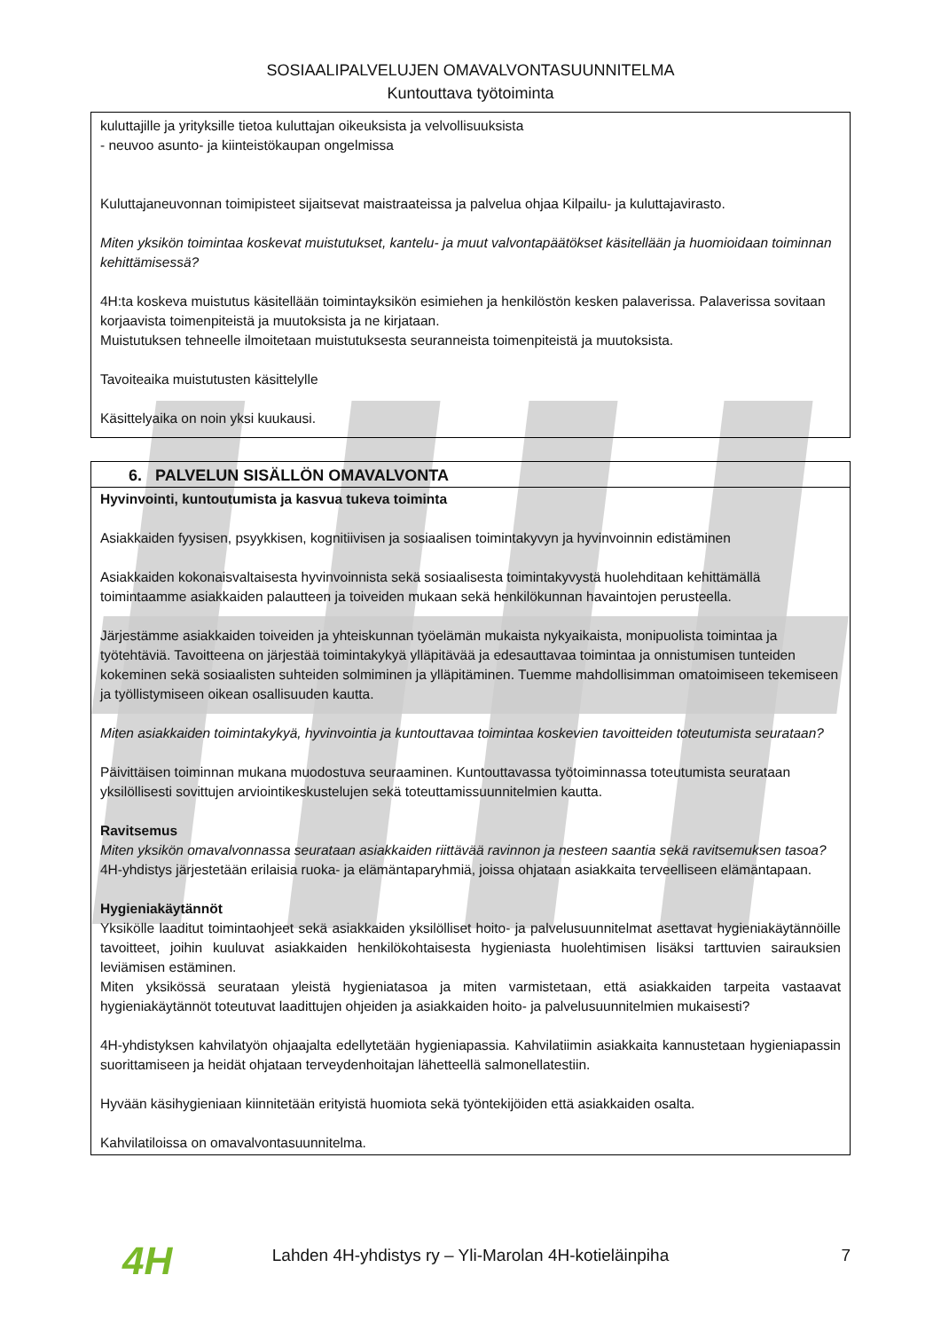SOSIAALIPALVELUJEN OMAVALVONTASUUNNITELMA
Kuntouttava työtoiminta
kuluttajille ja yrityksille tietoa kuluttajan oikeuksista ja velvollisuuksista
- neuvoo asunto- ja kiinteistökaupan ongelmissa
Kuluttajaneuvonnan toimipisteet sijaitsevat maistraateissa ja palvelua ohjaa Kilpailu- ja kuluttajavirasto.
Miten yksikön toimintaa koskevat muistutukset, kantelu- ja muut valvontapäätökset käsitellään ja huomioidaan toiminnan kehittämisessä?
4H:ta koskeva muistutus käsitellään toimintayksikön esimiehen ja henkilöstön kesken palaverissa. Palaverissa sovitaan korjaavista toimenpiteistä ja muutoksista ja ne kirjataan.
Muistutuksen tehneelle ilmoitetaan muistutuksesta seuranneista toimenpiteistä ja muutoksista.
Tavoiteaika muistutusten käsittelylle
Käsittelyaika on noin yksi kuukausi.
6. PALVELUN SISÄLLÖN OMAVALVONTA
Hyvinvointi, kuntoutumista ja kasvua tukeva toiminta
Asiakkaiden fyysisen, psyykkisen, kognitiivisen ja sosiaalisen toimintakyvyn ja hyvinvoinnin edistäminen
Asiakkaiden kokonaisvaltaisesta hyvinvoinnista sekä sosiaalisesta toimintakyvystä huolehditaan kehittämällä toimintaamme asiakkaiden palautteen ja toiveiden mukaan sekä henkilökunnan havaintojen perusteella.
Järjestämme asiakkaiden toiveiden ja yhteiskunnan työelämän mukaista nykyaikaista, monipuolista toimintaa ja työtehtäviä. Tavoitteena on järjestää toimintakykyä ylläpitävää ja edesauttavaa toimintaa ja onnistumisen tunteiden kokeminen sekä sosiaalisten suhteiden solmiminen ja ylläpitäminen. Tuemme mahdollisimman omatoimiseen tekemiseen ja työllistymiseen oikean osallisuuden kautta.
Miten asiakkaiden toimintakykyä, hyvinvointia ja kuntouttavaa toimintaa koskevien tavoitteiden toteutumista seurataan?
Päivittäisen toiminnan mukana muodostuva seuraaminen. Kuntouttavassa työtoiminnassa toteutumista seurataan yksilöllisesti sovittujen arviointikeskustelujen sekä toteuttamissuunnitelmien kautta.
Ravitsemus
Miten yksikön omavalvonnassa seurataan asiakkaiden riittävää ravinnon ja nesteen saantia sekä ravitsemuksen tasoa?
4H-yhdistys järjestetään erilaisia ruoka- ja elämäntaparyhmiä, joissa ohjataan asiakkaita terveelliseen elämäntapaan.
Hygieniakäytännöt
Yksikölle laaditut toimintaohjeet sekä asiakkaiden yksilölliset hoito- ja palvelusuunnitelmat asettavat hygieniakäytännöille tavoitteet, joihin kuuluvat asiakkaiden henkilökohtaisesta hygieniasta huolehtimisen lisäksi tarttuvien sairauksien leviämisen estäminen.
Miten yksikössä seurataan yleistä hygieniatasoa ja miten varmistetaan, että asiakkaiden tarpeita vastaavat hygieniakäytännöt toteutuvat laadittujen ohjeiden ja asiakkaiden hoito- ja palvelusuunnitelmien mukaisesti?
4H-yhdistyksen kahvilatyön ohjaajalta edellytetään hygieniapassia. Kahvilatiimin asiakkaita kannustetaan hygieniapassin suorittamiseen ja heidät ohjataan terveydenhoitajan lähetteellä salmonellatestiin.
Hyvään käsihygieniaan kiinnitetään erityistä huomiota sekä työntekijöiden että asiakkaiden osalta.
Kahvilatiloissa on omavalvontasuunnitelma.
4H
Lahden 4H-yhdistys ry – Yli-Marolan 4H-kotieläinpiha
7